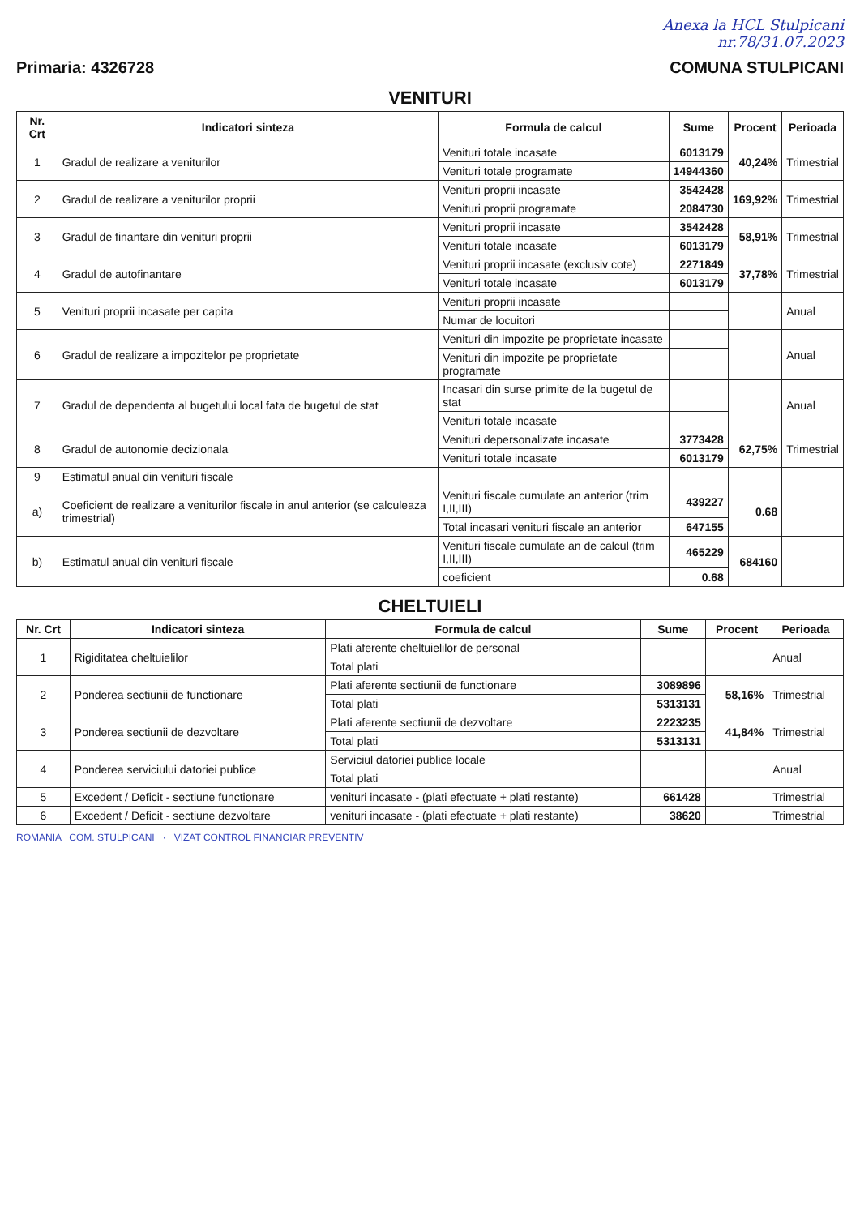Anexa la HCL Stulpicani
nr.78/31.07.2023
Primaria: 4326728 COMUNA STULPICANI
| VENITURI | | | | | |
| Nr. Crt | Indicatori sinteza | Formula de calcul | Sume | Procent | Perioada |
| 1 | Gradul de realizare a veniturilor | Venituri totale incasate | 6013179 | 40,24% | Trimestrial |
| | | Venituri totale programate | 14944360 | | |
| 2 | Gradul de realizare a veniturilor proprii | Venituri proprii incasate | 3542428 | 169,92% | Trimestrial |
| | | Venituri proprii programate | 2084730 | | |
| 3 | Gradul de finantare din venituri proprii | Venituri proprii incasate | 3542428 | 58,91% | Trimestrial |
| | | Venituri totale incasate | 6013179 | | |
| 4 | Gradul de autofinantare | Venituri proprii incasate (exclusiv cote) | 2271849 | 37,78% | Trimestrial |
| | | Venituri totale incasate | 6013179 | | |
| 5 | Venituri proprii incasate per capita | Venituri proprii incasate | | | Anual |
| | | Numar de locuitori | | | |
| 6 | Gradul de realizare a impozitelor pe proprietate | Venituri din impozite pe proprietate incasate | | | Anual |
| | | Venituri din impozite pe proprietate programate | | | |
| 7 | Gradul de dependenta al bugetului local fata de bugetul de stat | Incasari din surse primite de la bugetul de stat | | | Anual |
| | | Venituri totale incasate | | | |
| 8 | Gradul de autonomie decizionala | Venituri depersonalizate incasate | 3773428 | 62,75% | Trimestrial |
| | | Venituri totale incasate | 6013179 | | |
| 9 | Estimatul anual din venituri fiscale | | | | |
| a) | Coeficient de realizare a veniturilor fiscale in anul anterior (se calculeaza trimestrial) | Venituri fiscale cumulate an anterior (trim I,II,III) | 439227 | 0.68 | |
| | | Total incasari venituri fiscale an anterior | 647155 | | |
| b) | Estimatul anual din venituri fiscale | Venituri fiscale cumulate an de calcul (trim I,II,III) | 465229 | 684160 | |
| | | coeficient | 0.68 | | |
| CHELTUIELI | | | | | |
| Nr. Crt | Indicatori sinteza | Formula de calcul | Sume | Procent | Perioada |
| 1 | Rigiditatea cheltuielilor | Plati aferente cheltuielilor de personal | | | Anual |
| | | Total plati | | | |
| 2 | Ponderea sectiunii de functionare | Plati aferente sectiunii de functionare | 3089896 | 58,16% | Trimestrial |
| | | Total plati | 5313131 | | |
| 3 | Ponderea sectiunii de dezvoltare | Plati aferente sectiunii de dezvoltare | 2223235 | 41,84% | Trimestrial |
| | | Total plati | 5313131 | | |
| 4 | Ponderea serviciului datoriei publice | Serviciul datoriei publice locale | | | Anual |
| | | Total plati | | | |
| 5 | Excedent / Deficit - sectiune functionare | venituri incasate - (plati efectuate + plati restante) | 661428 | | Trimestrial |
| 6 | Excedent / Deficit - sectiune dezvoltare | venituri incasate - (plati efectuate + plati restante) | 38620 | | Trimestrial |
ROMANIA COM. STULPICANI · VIZAT CONTROL FINANCIAR PREVENTIV